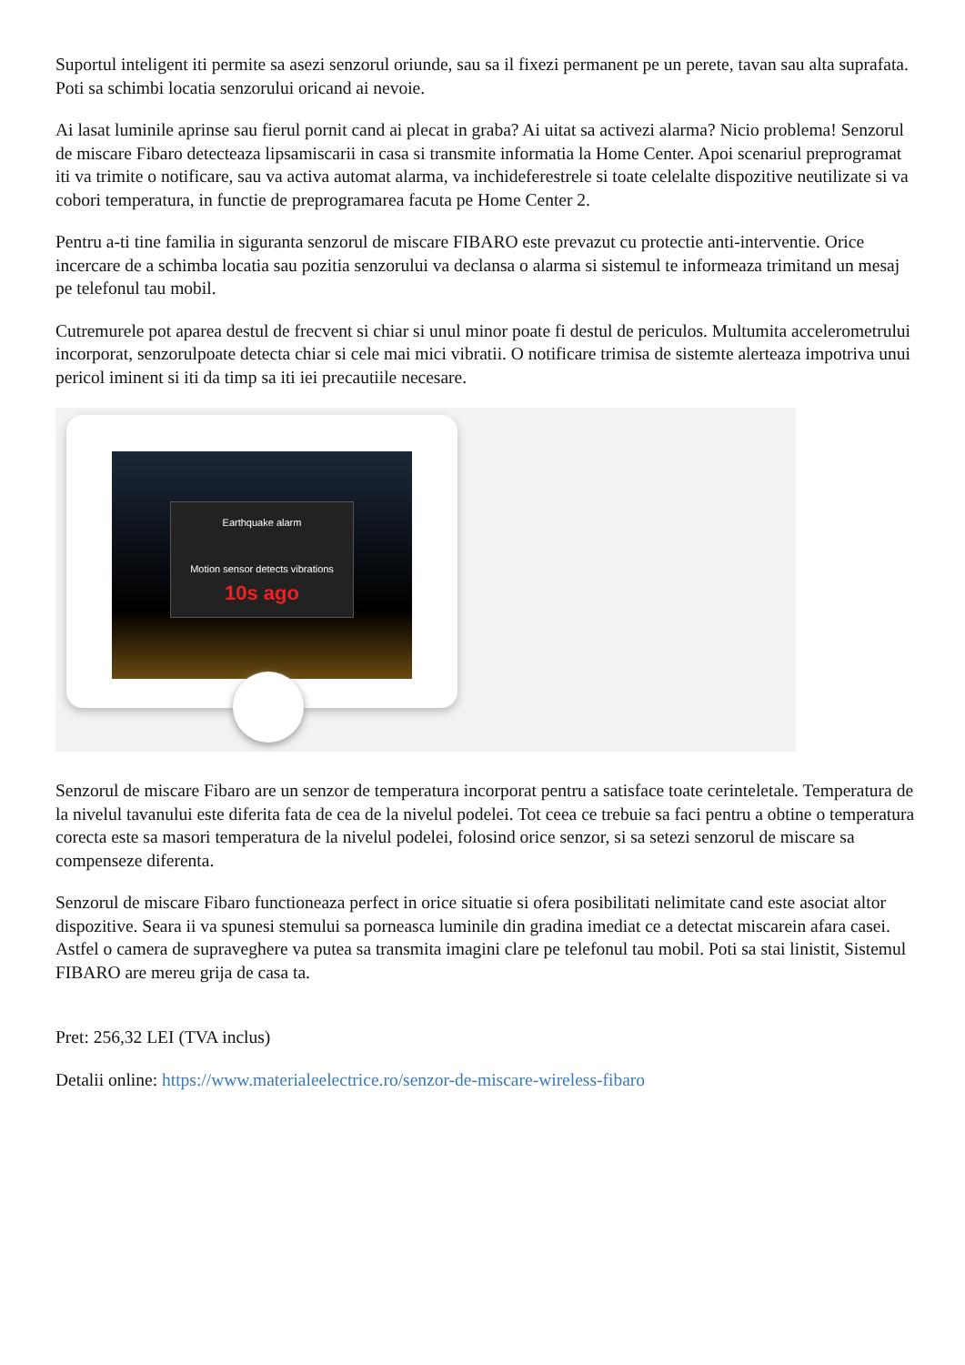Suportul inteligent iti permite sa asezi senzorul oriunde, sau sa il fixezi permanent pe un perete, tavan sau alta suprafata. Poti sa schimbi locatia senzorului oricand ai nevoie.
Ai lasat luminile aprinse sau fierul pornit cand ai plecat in graba? Ai uitat sa activezi alarma? Nicio problema! Senzorul de miscare Fibaro detecteaza lipsamiscarii in casa si transmite informatia la Home Center. Apoi scenariul preprogramat iti va trimite o notificare, sau va activa automat alarma, va inchideferestrele si toate celelalte dispozitive neutilizate si va cobori temperatura, in functie de preprogramarea facuta pe Home Center 2.
Pentru a-ti tine familia in siguranta senzorul de miscare FIBARO este prevazut cu protectie anti-interventie. Orice incercare de a schimba locatia sau pozitia senzorului va declansa o alarma si sistemul te informeaza trimitand un mesaj pe telefonul tau mobil.
Cutremurele pot aparea destul de frecvent si chiar si unul minor poate fi destul de periculos. Multumita accelerometrului incorporat, senzorulpoate detecta chiar si cele mai mici vibratii. O notificare trimisa de sistemte alerteaza impotriva unui pericol iminent si iti da timp sa iti iei precautiile necesare.
Earthquake alarm
Motion sensor detects vibrations
10s ago
Senzorul de miscare Fibaro are un senzor de temperatura incorporat pentru a satisface toate cerinteletale. Temperatura de la nivelul tavanului este diferita fata de cea de la nivelul podelei. Tot ceea ce trebuie sa faci pentru a obtine o temperatura corecta este sa masori temperatura de la nivelul podelei, folosind orice senzor, si sa setezi senzorul de miscare sa compenseze diferenta.
Senzorul de miscare Fibaro functioneaza perfect in orice situatie si ofera posibilitati nelimitate cand este asociat altor dispozitive. Seara ii va spunesi stemului sa porneasca luminile din gradina imediat ce a detectat miscarein afara casei. Astfel o camera de supraveghere va putea sa transmita imagini clare pe telefonul tau mobil. Poti sa stai linistit, Sistemul FIBARO are mereu grija de casa ta.
Pret: 256,32 LEI (TVA inclus)
Detalii online: https://www.materialeelectrice.ro/senzor-de-miscare-wireless-fibaro